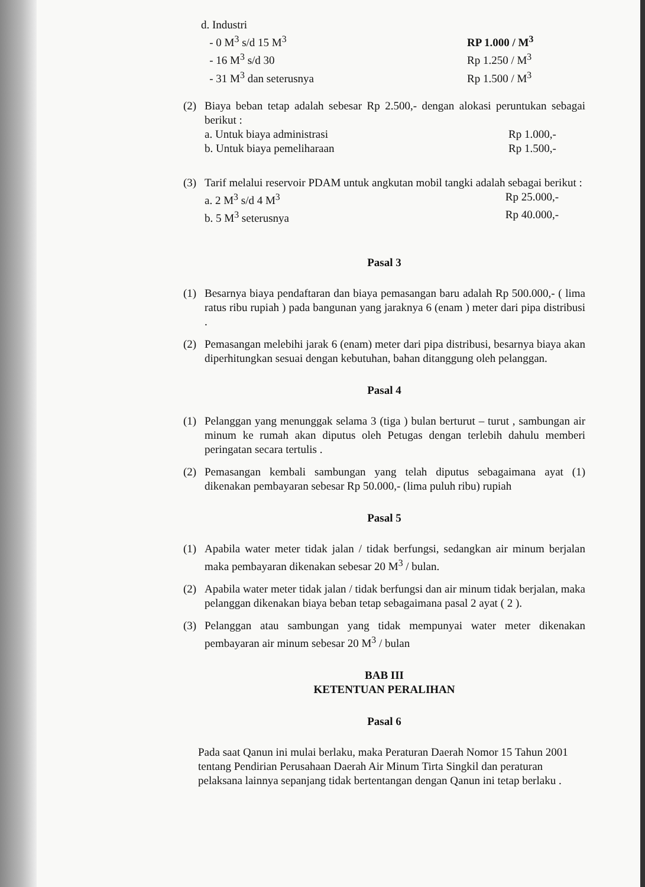d. Industri
- 0 M<sup>3</sup> s/d 15 M<sup>3</sup> RP 1.000 / M<sup>3</sup>
- 16 M<sup>3</sup> s/d 30 Rp 1.250 / M<sup>3</sup>
- 31 M<sup>3</sup> dan seterusnya Rp 1.500 / M<sup>3</sup>
(2) Biaya beban tetap adalah sebesar Rp 2.500,- dengan alokasi peruntukan sebagai berikut :
a. Untuk biaya administrasi Rp 1.000,-
b. Untuk biaya pemeliharaan Rp 1.500,-
(3) Tarif melalui reservoir PDAM untuk angkutan mobil tangki adalah sebagai berikut :
a. 2 M<sup>3</sup> s/d 4 M<sup>3</sup> Rp 25.000,-
b. 5 M<sup>3</sup> seterusnya Rp 40.000,-
Pasal 3
(1) Besarnya biaya pendaftaran dan biaya pemasangan baru adalah Rp 500.000,- ( lima ratus ribu rupiah ) pada bangunan yang jaraknya 6 (enam ) meter dari pipa distribusi .
(2) Pemasangan melebihi jarak 6 (enam) meter dari pipa distribusi, besarnya biaya akan diperhitungkan sesuai dengan kebutuhan, bahan ditanggung oleh pelanggan.
Pasal 4
(1) Pelanggan yang menunggak selama 3 (tiga ) bulan berturut – turut , sambungan air minum ke rumah akan diputus oleh Petugas dengan terlebih dahulu memberi peringatan secara tertulis .
(2) Pemasangan kembali sambungan yang telah diputus sebagaimana ayat (1) dikenakan pembayaran sebesar Rp 50.000,- (lima puluh ribu) rupiah
Pasal 5
(1) Apabila water meter tidak jalan / tidak berfungsi, sedangkan air minum berjalan maka pembayaran dikenakan sebesar 20 M<sup>3</sup> / bulan.
(2) Apabila water meter tidak jalan / tidak berfungsi dan air minum tidak berjalan, maka pelanggan dikenakan biaya beban tetap sebagaimana pasal 2 ayat ( 2 ).
(3) Pelanggan atau sambungan yang tidak mempunyai water meter dikenakan pembayaran air minum sebesar 20 M<sup>3</sup> / bulan
BAB III
KETENTUAN PERALIHAN
Pasal 6
Pada saat Qanun ini mulai berlaku, maka Peraturan Daerah Nomor 15 Tahun 2001 tentang Pendirian Perusahaan Daerah Air Minum Tirta Singkil dan peraturan pelaksana lainnya sepanjang tidak bertentangan dengan Qanun ini tetap berlaku .